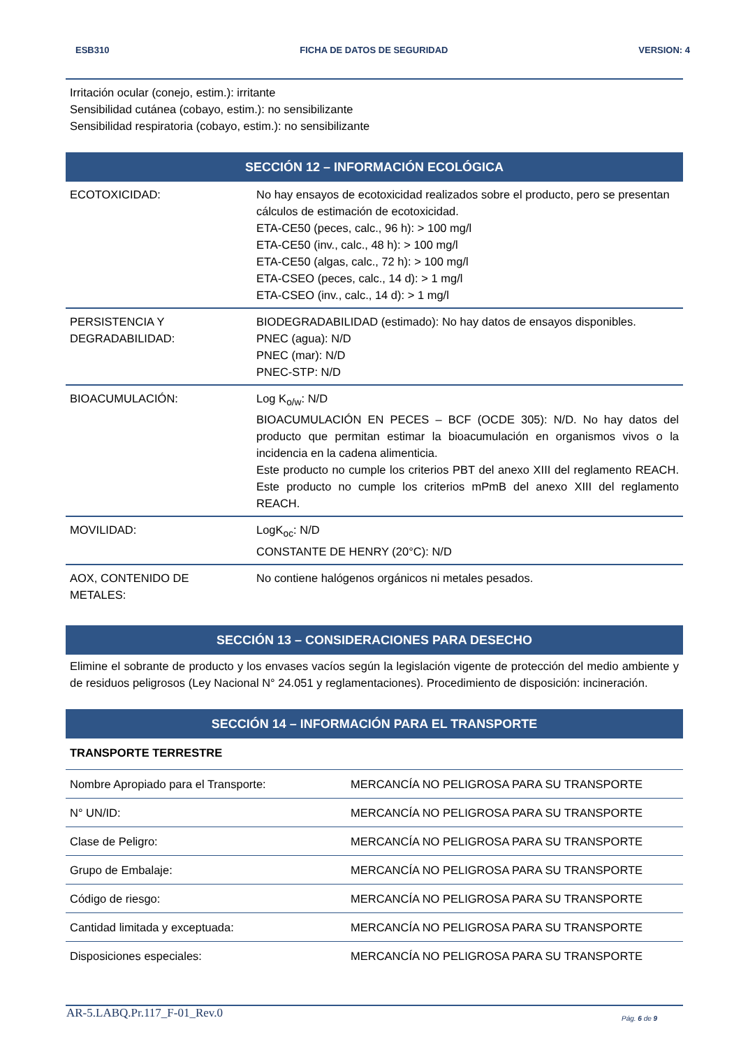ESB310 FICHA DE DATOS DE SEGURIDAD VERSION: 4
Irritación ocular (conejo, estim.): irritante
Sensibilidad cutánea (cobayo, estim.): no sensibilizante
Sensibilidad respiratoria (cobayo, estim.): no sensibilizante
SECCIÓN 12 – INFORMACIÓN ECOLÓGICA
| ECOTOXICIDAD: | No hay ensayos de ecotoxicidad realizados sobre el producto, pero se presentan cálculos de estimación de ecotoxicidad. ETA-CE50 (peces, calc., 96 h): > 100 mg/l ETA-CE50 (inv., calc., 48 h): > 100 mg/l ETA-CE50 (algas, calc., 72 h): > 100 mg/l ETA-CSEO (peces, calc., 14 d): > 1 mg/l ETA-CSEO (inv., calc., 14 d): > 1 mg/l |
| PERSISTENCIA Y DEGRADABILIDAD: | BIODEGRADABILIDAD (estimado): No hay datos de ensayos disponibles. PNEC (agua): N/D PNEC (mar): N/D PNEC-STP: N/D |
| BIOACUMULACIÓN: | Log K<sub>o/w</sub>: N/D BIOACUMULACIÓN EN PECES – BCF (OCDE 305): N/D. No hay datos del producto que permitan estimar la bioacumulación en organismos vivos o la incidencia en la cadena alimenticia. Este producto no cumple los criterios PBT del anexo XIII del reglamento REACH. Este producto no cumple los criterios mPmB del anexo XIII del reglamento REACH. |
| MOVILIDAD: | LogK<sub>oc</sub>: N/D CONSTANTE DE HENRY (20°C): N/D |
| AOX, CONTENIDO DE METALES: | No contiene halógenos orgánicos ni metales pesados. |
SECCIÓN 13 – CONSIDERACIONES PARA DESECHO
Elimine el sobrante de producto y los envases vacíos según la legislación vigente de protección del medio ambiente y de residuos peligrosos (Ley Nacional N° 24.051 y reglamentaciones). Procedimiento de disposición: incineración.
SECCIÓN 14 – INFORMACIÓN PARA EL TRANSPORTE
TRANSPORTE TERRESTRE
| Nombre Apropiado para el Transporte: | MERCANCÍA NO PELIGROSA PARA SU TRANSPORTE |
| N° UN/ID: | MERCANCÍA NO PELIGROSA PARA SU TRANSPORTE |
| Clase de Peligro: | MERCANCÍA NO PELIGROSA PARA SU TRANSPORTE |
| Grupo de Embalaje: | MERCANCÍA NO PELIGROSA PARA SU TRANSPORTE |
| Código de riesgo: | MERCANCÍA NO PELIGROSA PARA SU TRANSPORTE |
| Cantidad limitada y exceptuada: | MERCANCÍA NO PELIGROSA PARA SU TRANSPORTE |
| Disposiciones especiales: | MERCANCÍA NO PELIGROSA PARA SU TRANSPORTE |
AR-5.LABQ.Pr.117_F-01_Rev.0 Pág. 6 de 9